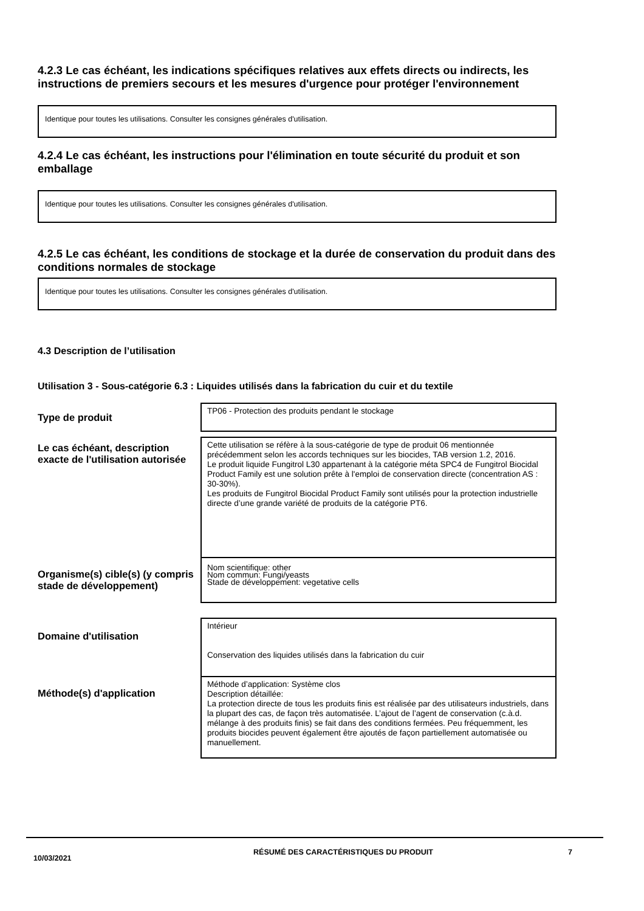4.2.3 Le cas échéant, les indications spécifiques relatives aux effets directs ou indirects, les instructions de premiers secours et les mesures d'urgence pour protéger l'environnement
Identique pour toutes les utilisations. Consulter les consignes générales d'utilisation.
4.2.4 Le cas échéant, les instructions pour l'élimination en toute sécurité du produit et son emballage
Identique pour toutes les utilisations. Consulter les consignes générales d'utilisation.
4.2.5 Le cas échéant, les conditions de stockage et la durée de conservation du produit dans des conditions normales de stockage
Identique pour toutes les utilisations. Consulter les consignes générales d'utilisation.
4.3 Description de l’utilisation
Utilisation 3 - Sous-catégorie 6.3 : Liquides utilisés dans la fabrication du cuir et du textile
| Type de produit | TP06 - Protection des produits pendant le stockage |
| Le cas échéant, description exacte de l'utilisation autorisée | Cette utilisation se réfère à la sous-catégorie de type de produit 06 mentionnée précédemment selon les accords techniques sur les biocides, TAB version 1.2, 2016. Le produit liquide Fungitrol L30 appartenant à la catégorie méta SPC4 de Fungitrol Biocidal Product Family est une solution prête à l'emploi de conservation directe (concentration AS : 30-30%). Les produits de Fungitrol Biocidal Product Family sont utilisés pour la protection industrielle directe d’une grande variété de produits de la catégorie PT6. |
| Organisme(s) cible(s) (y compris stade de développement) | Nom scientifique: other Nom commun: Fungi/yeasts Stade de développement: vegetative cells |
| Domaine d'utilisation | Intérieur Conservation des liquides utilisés dans la fabrication du cuir |
| Méthode(s) d'application | Méthode d’application: Système clos Description détaillée: La protection directe de tous les produits finis est réalisée par des utilisateurs industriels, dans la plupart des cas, de façon très automatisée. L’ajout de l’agent de conservation (c.à.d. mélange à des produits finis) se fait dans des conditions fermées. Peu fréquemment, les produits biocides peuvent également être ajoutés de façon partiellement automatisée ou manuellement. |
10/03/2021
RÉSUMÉ DES CARACTÉRISTIQUES DU PRODUIT 7